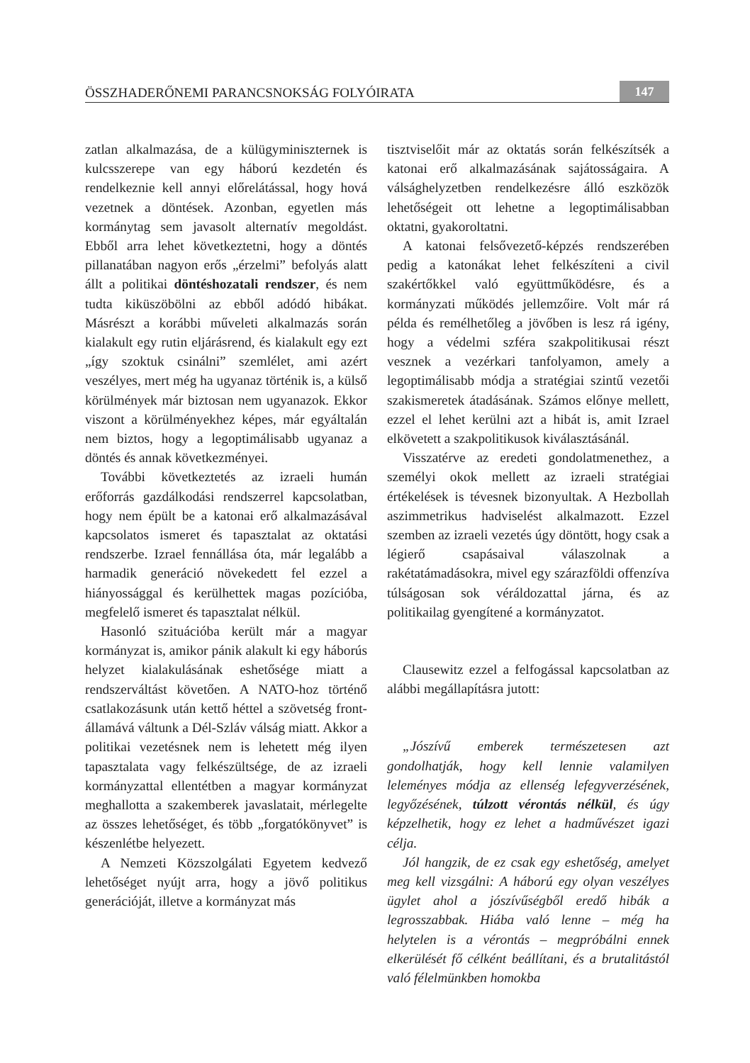ÖSSZHADERŐNEMI PARANCSNOKSÁG FOLYÓIRATA 147
zatlan alkalmazása, de a külügyminiszternek is kulcsszerepe van egy háború kezdetén és rendelkeznie kell annyi előrelátással, hogy hová vezetnek a döntések. Azonban, egyetlen más kormánytag sem javasolt alternatív megoldást. Ebből arra lehet következtetni, hogy a döntés pillanatában nagyon erős „érzelmi” befolyás alatt állt a politikai döntéshozatali rendszer, és nem tudta kiküszöbölni az ebből adódó hibákat. Másrészt a korábbi műveleti alkalmazás során kialakult egy rutin eljárásrend, és kialakult egy ezt „így szoktuk csinálni” szemlélet, ami azért veszélyes, mert még ha ugyanaz történik is, a külső körülmények már biztosan nem ugyanazok. Ekkor viszont a körülményekhez képes, már egyáltalán nem biztos, hogy a legoptimálisabb ugyanaz a döntés és annak következményei.
További következtetés az izraeli humán erőforrás gazdálkodási rendszerrel kapcsolatban, hogy nem épült be a katonai erő alkalmazásával kapcsolatos ismeret és tapasztalat az oktatási rendszerbe. Izrael fennállása óta, már legalább a harmadik generáció növekedett fel ezzel a hiányossággal és kerülhettek magas pozícióba, megfelelő ismeret és tapasztalat nélkül.
Hasonló szituációba került már a magyar kormányzat is, amikor pánik alakult ki egy háborús helyzet kialakulásának eshetősége miatt a rendszerváltást követően. A NATO-hoz történő csatlakozásunk után kettő héttel a szövetség front-államává váltunk a Dél-Szláv válság miatt. Akkor a politikai vezetésnek nem is lehetett még ilyen tapasztalata vagy felkészültsége, de az izraeli kormányzattal ellentétben a magyar kormányzat meghallotta a szakemberek javaslatait, mérlegelte az összes lehetőséget, és több „forgatókönyvet” is készenlétbe helyezett.
A Nemzeti Közszolgálati Egyetem kedvező lehetőséget nyújt arra, hogy a jövő politikus generációját, illetve a kormányzat más
tisztviselőit már az oktatás során felkészítsék a katonai erő alkalmazásának sajátosságaira. A válsághelyzetben rendelkezésre álló eszközök lehetőségeit ott lehetne a legoptimálisabban oktatni, gyakoroltatni.
A katonai felsővezető-képzés rendszerében pedig a katonákat lehet felkészíteni a civil szakértőkkel való együttműködésre, és a kormányzati működés jellemzőire. Volt már rá példa és remélhetőleg a jövőben is lesz rá igény, hogy a védelmi szféra szakpolitikusai részt vesznek a vezérkari tanfolyamon, amely a legoptimálisabb módja a stratégiai szintű vezetői szakismeretek átadásának. Számos előnye mellett, ezzel el lehet kerülni azt a hibát is, amit Izrael elkövetett a szakpolitikusok kiválasztásánál.
Visszatérve az eredeti gondolatmenethez, a személyi okok mellett az izraeli stratégiai értékelések is tévesnek bizonyultak. A Hezbollah aszimmetrikus hadviselést alkalmazott. Ezzel szemben az izraeli vezetés úgy döntött, hogy csak a légierő csapásaival válaszolnak a rakétatámadásokra, mivel egy szárazföldi offenzíva túlságosan sok véráldozattal járna, és az politikailag gyengítené a kormányzatot.
Clausewitz ezzel a felfogással kapcsolatban az alábbi megállapításra jutott:
„Jószívű emberek természetesen azt gondolhatják, hogy kell lennie valamilyen leleményes módja az ellenség lefegyverzésének, legyőzésének, túlzott vérontás nélkül, és úgy képzelhetik, hogy ez lehet a hadművészet igazi célja.
Jól hangzik, de ez csak egy eshetőség, amelyet meg kell vizsgálni: A háború egy olyan veszélyes ügylet ahol a jószívűségből eredő hibák a legrosszabbak. Hiába való lenne – még ha helytelen is a vérontás – megpróbálni ennek elkerülését fő célként beállítani, és a brutalitástól való félelmünkben homokba